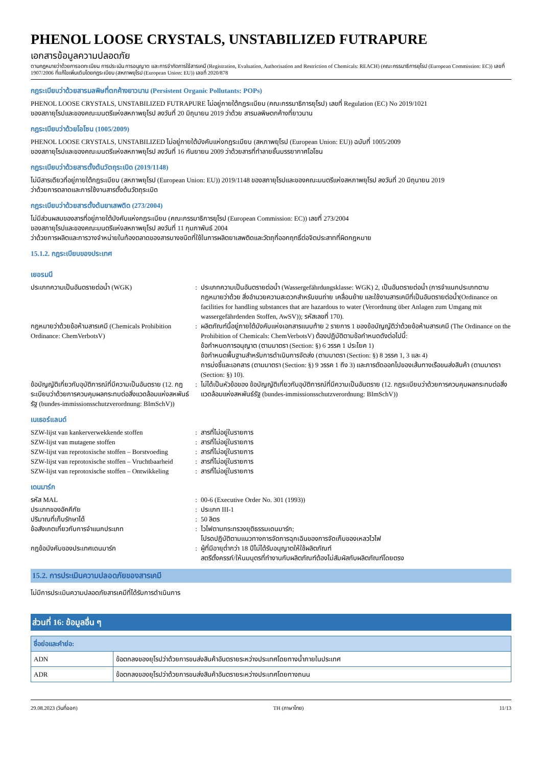PHENOL LOOSE CRYSTALS, UNSTABILIZED FUTRAPURE
เอกสารข้อมูลความปลอดภัย
ตามกฎหมายว่าด้วยการจดทะเบียน การประเมิน การอนุญาต และการจำกัดการใช้สารเคมี (Registration, Evaluation, Authorisation and Restriction of Chemicals: REACH) (คณะกรรมาธิการยุโรป (European Commission: EC)) เลขที่ 1907/2006 ที่แก้ไขเพิ่มเติมโดยกฎระเบียบ (สหภาพยุโรป (European Union: EU)) เลขที่ 2020/878
กฎระเบียบว่าด้วยสารมลพิษที่ตกค้างยาวนาน (Persistent Organic Pollutants: POPs)
PHENOL LOOSE CRYSTALS, UNSTABILIZED FUTRAPURE ไม่อยู่ภายใต้กฎระเบียบ (คณะกรรมาธิการยุโรป) เลขที่ Regulation (EC) No 2019/1021
ของสภายุโรปและของคณะมนตรีแห่งสหภาพยุโรป ลงวันที่ 20 มิถุนายน 2019 ว่าด้วย สารมลพิษตกค้างที่ยาวนาน
กฎระเบียบว่าด้วยโอโซน (1005/2009)
PHENOL LOOSE CRYSTALS, UNSTABILIZED ไม่อยู่ภายใต้บังคับแห่งกฎระเบียบ (สหภาพยุโรป (European Union: EU)) ฉบับที่ 1005/2009
ของสภายุโรปและของคณะมนตรีแห่งสหภาพยุโรป ลงวันที่ 16 กันยายน 2009 ว่าด้วยสารที่ทำลายชั้นบรรยากาศโอโซน
กฎระเบียบว่าด้วยสารตั้งต้นวัตถุระเบิด (2019/1148)
ไม่มีสารเดียวที่อยู่ภายใต้กฎระเบียบ (สหภาพยุโรป (European Union: EU)) 2019/1148 ของสภายุโรปและของคณะมนตรีแห่งสหภาพยุโรป ลงวันที่ 20 มิถุนายน 2019
ว่าด้วยการตลาดและการใช้งานสารตั้งต้นวัตถุระเบิด
กฎระเบียบว่าด้วยสารตั้งต้นยาเสพติด (273/2004)
ไม่มีส่วนผสมของสารที่อยู่ภายใต้บังคับแห่งกฎระเบียบ (คณะกรรมาธิการยุโรป (European Commission: EC)) เลขที่ 273/2004
ของสภายุโรปและของคณะมนตรีแห่งสหภาพยุโรป ลงวันที่ 11 กุมภาพันธ์ 2004
ว่าด้วยการผลิตและการวางจำหน่ายในท้องตลาดของสารบางชนิดที่ใช้ในการผลิตยาเสพติดและวัตถุที่ออกฤทธิ์ต่อจิตประสาทที่ผิดกฎหมาย
15.1.2. กฎระเบียบของประเทศ
เยอรมนี
ประเภทความเป็นอันตรายต่อน้ำ (WGK) : ประเภทความเป็นอันตรายต่อน้ำ (Wassergefährdungsklasse: WGK) 2, เป็นอันตรายต่อน้ำ (การจำแนกประเภทตามกฎหมายว่าด้วย สิ่งอำนวยความสะดวกสำหรับขนถ่าย เคลื่อนย้าย และใช้งานสารเคมีที่เป็นอันตรายต่อน้ำ(Ordinance on facilities for handling substances that are hazardous to water (Verordnung über Anlagen zum Umgang mit wassergefährdenden Stoffen, AwSV)); รหัสเลขที่ 170).
กฎหมายว่าด้วยข้อห้ามสารเคมี (Chemicals Prohibition Ordinance: ChemVerbotsV)
: ผลิตภัณฑ์นี้อยู่ภายใต้บังคับแห่งเอกสารแนบท้าย 2 รายการ 1 ของข้อบัญญัติว่าด้วยข้อห้ามสารเคมี (The Ordinance on the Prohibition of Chemicals: ChemVerbotsV) ต้องปฏิบัติตามข้อกำหนดดังต่อไปนี้:
ข้อกำหนดการอนุญาต (ตามมาตรา (Section: §) 6 วรรค 1 ประโยค 1)
ข้อกำหนดพื้นฐานสำหรับการดำเนินการจัดส่ง (ตามมาตรา (Section: §) 8 วรรค 1, 3 และ 4)
การบ่งชี้และเอกสาร (ตามมาตรา (Section: §) 9 วรรค 1 ถึง 3) และการตัดออกไปของเส้นทางเรือขนส่งสินค้า (ตามมาตรา (Section: §) 10).
ข้อบัญญัติเกี่ยวกับอุบัติการณ์ที่มีความเป็นอันตราย (12. กฎระเบียบว่าด้วยการควบคุมผลกระทบต่อสิ่งแวดล้อมแห่งสหพันธ์รัฐ (bundes-immissionsschutzverordnung: BImSchV))
: ไม่ได้เป็นหัวข้อของ ข้อบัญญัติเกี่ยวกับอุบัติการณ์ที่มีความเป็นอันตราย (12. กฎระเบียบว่าด้วยการควบคุมผลกระทบต่อสิ่งแวดล้อมแห่งสหพันธ์รัฐ (bundes-immissionsschutzverordnung: BImSchV))
เนเธอร์แลนด์
SZW-lijst van kankerverwekkende stoffen : สารที่ไม่อยู่ในรายการ
SZW-lijst van mutagene stoffen : สารที่ไม่อยู่ในรายการ
SZW-lijst van reprotoxische stoffen – Borstvoeding
: สารที่ไม่อยู่ในรายการ
SZW-lijst van reprotoxische stoffen – Vruchtbaarheid
: สารที่ไม่อยู่ในรายการ
SZW-lijst van reprotoxische stoffen – Ontwikkeling
: สารที่ไม่อยู่ในรายการ
เดนมาร์ก
รหัส MAL : 00-6 (Executive Order No. 301 (1993))
ประเภทของอัคคีภัย : ประเภท III-1
ปริมาณที่เก็บรักษาได้ : 50 ลิตร
ข้อสังเกตเกี่ยวกับการจำแนกประเภท : ไวไฟตามกระทรวงยุติธรรมเดนมาร์ก;
โปรดปฏิบัติตามแนวทางการจัดการฉุกเฉินของการจัดเก็บของเหลวไวไฟ
กฎข้อบังคับของประเทศเดนมาร์ก : ผู้ที่มีอายุต่ำกว่า 18 ปีไม่ได้รับอนุญาตให้ใช้ผลิตภัณฑ์
สตรีตั้งครรภ์/ให้นมบุตรที่ทำงานกับผลิตภัณฑ์ต้องไม่สัมผัสกับผลิตภัณฑ์โดยตรง
15.2. การประเมินความปลอดภัยของสารเคมี
ไม่มีการประเมินความปลอดภัยสารเคมีที่ได้รับการดำเนินการ
ส่วนที่ 16: ข้อมูลอื่น ๆ
| ชื่อย่อและคำย่อ: | |
| --- | --- |
| ADN | ข้อตกลงของยุโรปว่าด้วยการขนส่งสินค้าอันตรายระหว่างประเทศโดยทางน้ำภายในประเทศ |
| ADR | ข้อตกลงของยุโรปว่าด้วยการขนส่งสินค้าอันตรายระหว่างประเทศโดยทางถนน |
29.08.2023 (วันที่ออก) TH (ภาษาไทย) 11/13